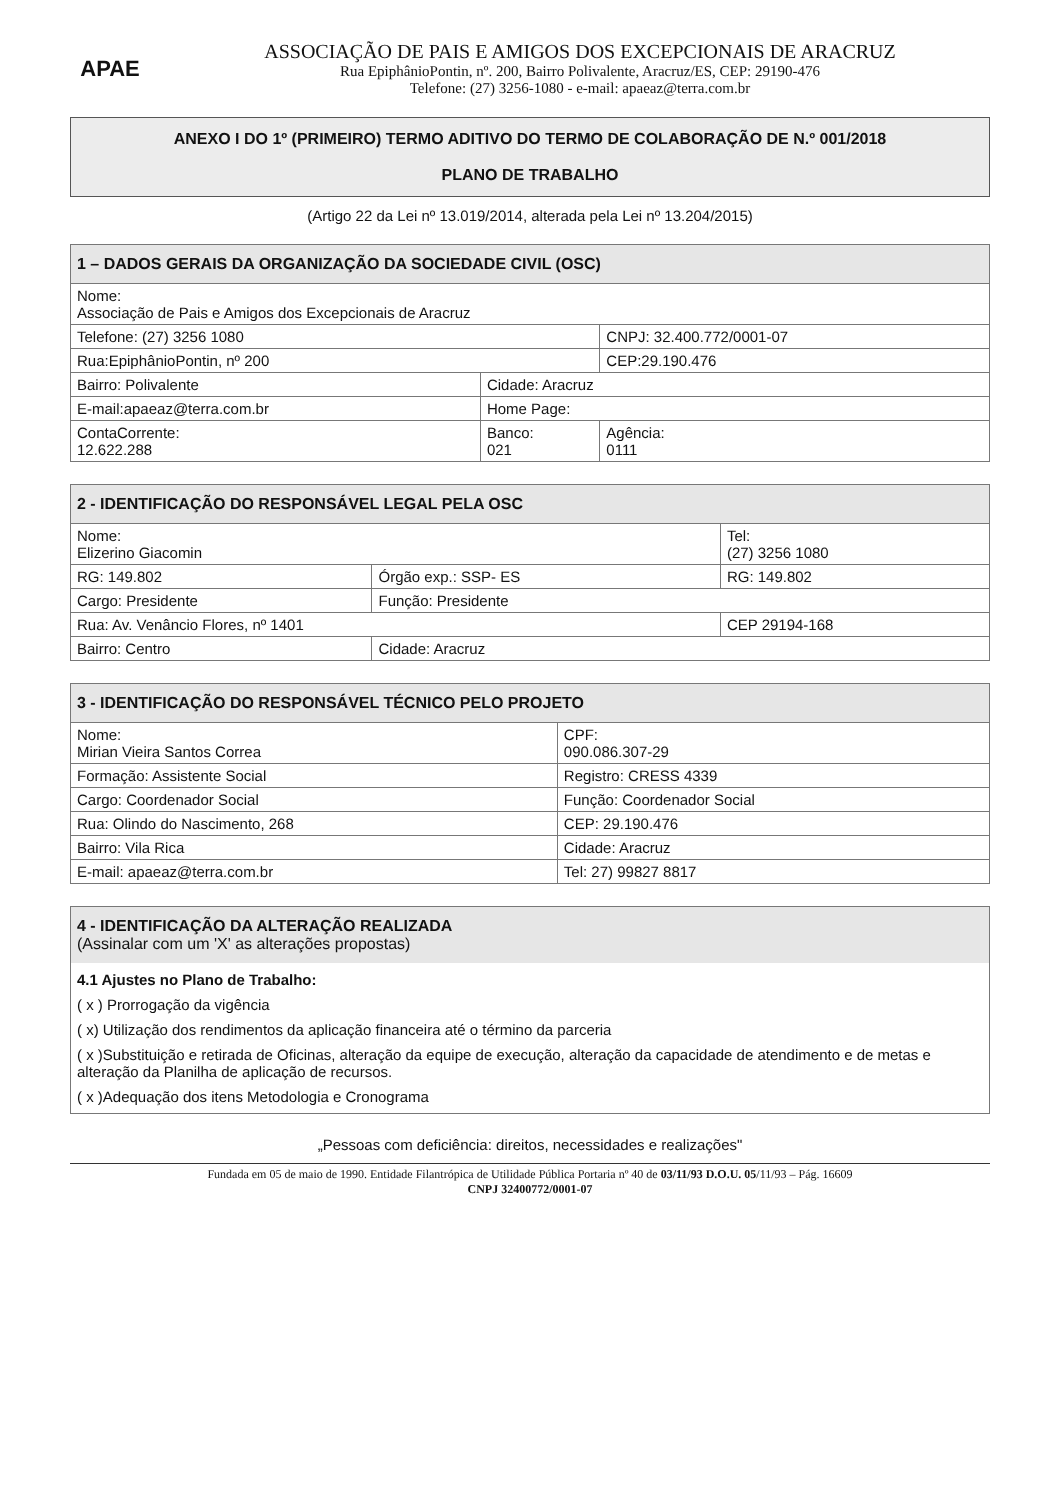APAE
ASSOCIAÇÃO DE PAIS E AMIGOS DOS EXCEPCIONAIS DE ARACRUZ
Rua EpiphânioPontin, nº. 200, Bairro Polivalente, Aracruz/ES, CEP: 29190-476
Telefone: (27) 3256-1080 - e-mail: apaeaz@terra.com.br
ANEXO I DO 1º (PRIMEIRO) TERMO ADITIVO DO TERMO DE COLABORAÇÃO DE N.º 001/2018
PLANO DE TRABALHO
(Artigo 22 da Lei nº 13.019/2014, alterada pela Lei nº 13.204/2015)
| 1 – DADOS GERAIS DA ORGANIZAÇÃO DA SOCIEDADE CIVIL (OSC) | | |
| --- | --- | --- |
| Nome: Associação de Pais e Amigos dos Excepcionais de Aracruz | | |
| Telefone: (27) 3256 1080 | | CNPJ: 32.400.772/0001-07 |
| Rua:EpiphânioPontin, nº 200 | | CEP:29.190.476 |
| Bairro: Polivalente | Cidade: Aracruz | |
| E-mail:apaeaz@terra.com.br | Home Page: | |
| ContaCorrente: 12.622.288 | Banco: 021 | Agência: 0111 |
| 2 - IDENTIFICAÇÃO DO RESPONSÁVEL LEGAL PELA OSC | | |
| --- | --- | --- |
| Nome: Elizerino Giacomin | | Tel: (27) 3256 1080 |
| RG: 149.802 | Órgão exp.: SSP- ES | RG: 149.802 |
| Cargo: Presidente | Função: Presidente | |
| Rua: Av. Venâncio Flores, nº 1401 | | CEP 29194-168 |
| Bairro: Centro | Cidade: Aracruz | |
| 3 - IDENTIFICAÇÃO DO RESPONSÁVEL TÉCNICO PELO PROJETO | | |
| --- | --- | --- |
| Nome: Mirian Vieira Santos Correa | | CPF: 090.086.307-29 |
| Formação: Assistente Social | | Registro: CRESS 4339 |
| Cargo: Coordenador Social | Função: Coordenador Social | |
| Rua: Olindo do Nascimento, 268 | | CEP: 29.190.476 |
| Bairro: Vila Rica | Cidade: Aracruz | |
| E-mail: apaeaz@terra.com.br | | Tel: 27) 99827 8817 |
4 - IDENTIFICAÇÃO DA ALTERAÇÃO REALIZADA
(Assinalar com um 'X' as alterações propostas)
4.1 Ajustes no Plano de Trabalho:
( x ) Prorrogação da vigência
( x) Utilização dos rendimentos da aplicação financeira até o término da parceria
( x )Substituição e retirada de Oficinas, alteração da equipe de execução, alteração da capacidade de atendimento e de metas e alteração da Planilha de aplicação de recursos.
( x )Adequação dos itens Metodologia e Cronograma
„Pessoas com deficiência: direitos, necessidades e realizações"
Fundada em 05 de maio de 1990. Entidade Filantrópica de Utilidade Pública Portaria nº 40 de 03/11/93 D.O.U. 05/11/93 – Pág. 16609
CNPJ 32400772/0001-07